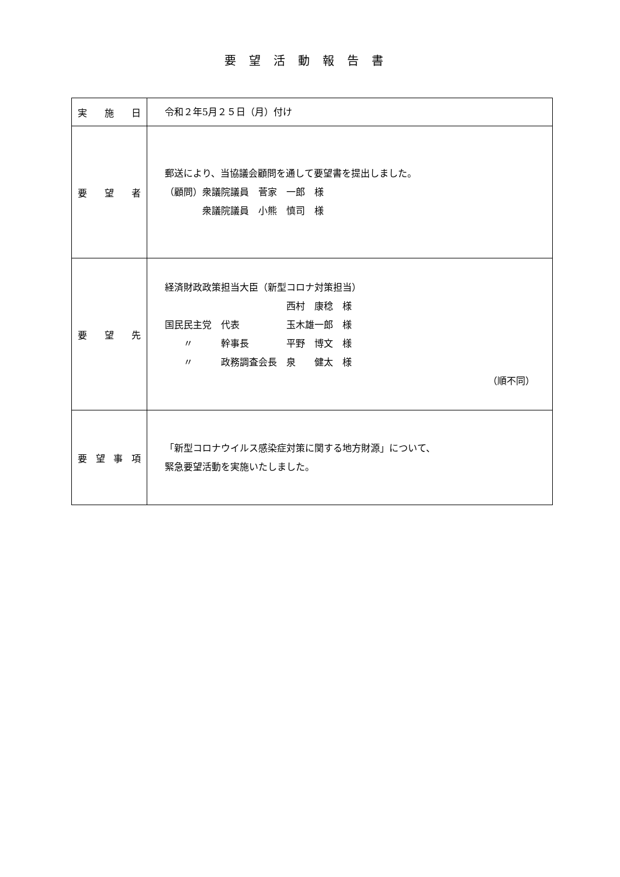要望活動報告書
| 実 施 日 | 令和２年5月２５日（月）付け |
| 要 望 者 | 郵送により、当協議会顧問を通して要望書を提出しました。 （顧問）衆議院議員 菅家 一郎 様 衆議院議員 小熊 慎司 様 |
| 要 望 先 | 経済財政政策担当大臣（新型コロナ対策担当） 西村 康稔 様 国民民主党 代表 玉木雄一郎 様 〃 幹事長 平野 博文 様 〃 政務調査会長 泉 健太 様 （順不同） |
| 要 望 事 項 | 「新型コロナウイルス感染症対策に関する地方財源」について、 緊急要望活動を実施いたしました。 |